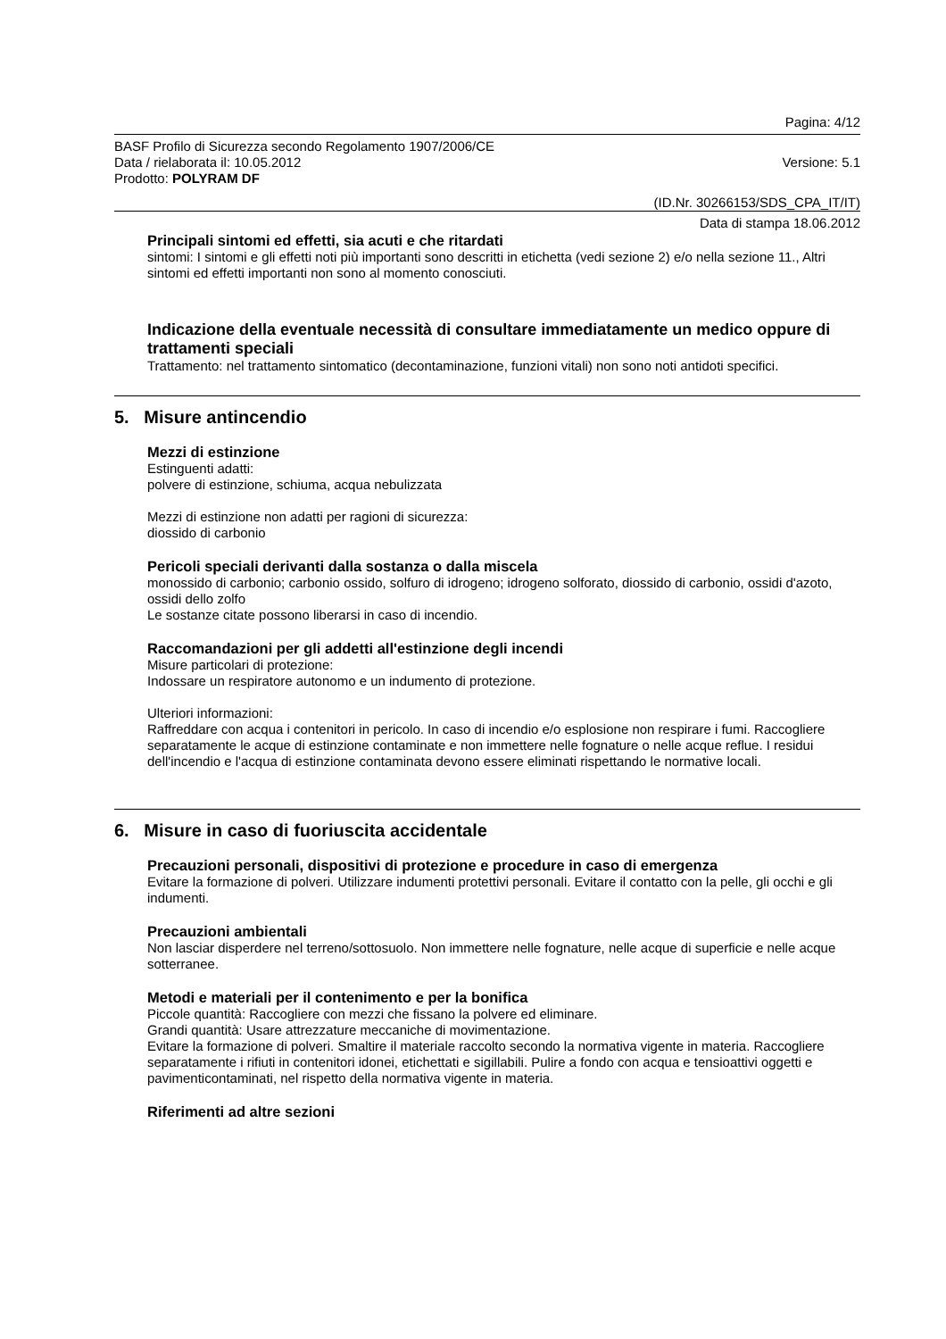Pagina: 4/12
BASF Profilo di Sicurezza secondo Regolamento 1907/2006/CE
Data / rielaborata il: 10.05.2012 Versione: 5.1
Prodotto: POLYRAM DF
(ID.Nr. 30266153/SDS_CPA_IT/IT)
Data di stampa 18.06.2012
Principali sintomi ed effetti, sia acuti e che ritardati
sintomi: I sintomi e gli effetti noti più importanti sono descritti in etichetta (vedi sezione 2) e/o nella sezione 11., Altri sintomi ed effetti importanti non sono al momento conosciuti.
Indicazione della eventuale necessità di consultare immediatamente un medico oppure di trattamenti speciali
Trattamento: nel trattamento sintomatico (decontaminazione, funzioni vitali) non sono noti antidoti specifici.
5. Misure antincendio
Mezzi di estinzione
Estinguenti adatti:
polvere di estinzione, schiuma, acqua nebulizzata
Mezzi di estinzione non adatti per ragioni di sicurezza:
diossido di carbonio
Pericoli speciali derivanti dalla sostanza o dalla miscela
monossido di carbonio; carbonio ossido, solfuro di idrogeno; idrogeno solforato, diossido di carbonio, ossidi d'azoto, ossidi dello zolfo
Le sostanze citate possono liberarsi in caso di incendio.
Raccomandazioni per gli addetti all'estinzione degli incendi
Misure particolari di protezione:
Indossare un respiratore autonomo e un indumento di protezione.
Ulteriori informazioni:
Raffreddare con acqua i contenitori in pericolo. In caso di incendio e/o esplosione non respirare i fumi. Raccogliere separatamente le acque di estinzione contaminate e non immettere nelle fognature o nelle acque reflue. I residui dell'incendio e l'acqua di estinzione contaminata devono essere eliminati rispettando le normative locali.
6. Misure in caso di fuoriuscita accidentale
Precauzioni personali, dispositivi di protezione e procedure in caso di emergenza
Evitare la formazione di polveri. Utilizzare indumenti protettivi personali. Evitare il contatto con la pelle, gli occhi e gli indumenti.
Precauzioni ambientali
Non lasciar disperdere nel terreno/sottosuolo. Non immettere nelle fognature, nelle acque di superficie e nelle acque sotterranee.
Metodi e materiali per il contenimento e per la bonifica
Piccole quantità: Raccogliere con mezzi che fissano la polvere ed eliminare.
Grandi quantità: Usare attrezzature meccaniche di movimentazione.
Evitare la formazione di polveri. Smaltire il materiale raccolto secondo la normativa vigente in materia. Raccogliere separatamente i rifiuti in contenitori idonei, etichettati e sigillabili. Pulire a fondo con acqua e tensioattivi oggetti e pavimenticontaminati, nel rispetto della normativa vigente in materia.
Riferimenti ad altre sezioni